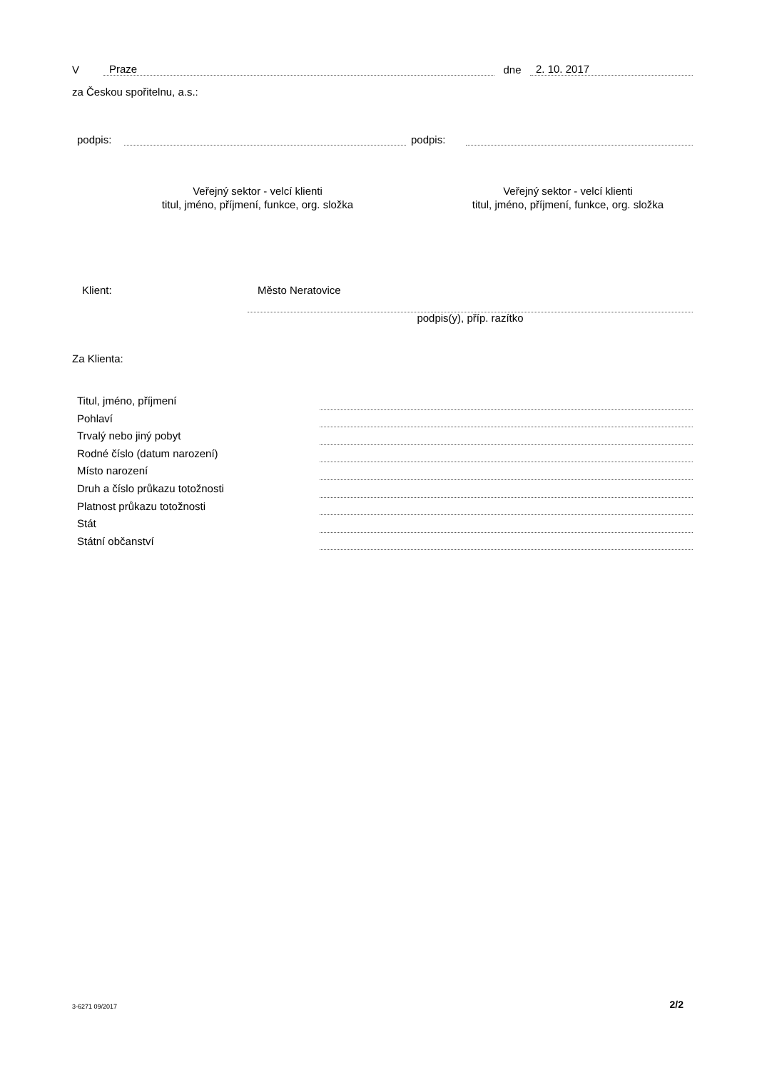V Praze dne 2. 10. 2017
za Českou spořitelnu, a.s.:
podpis: podpis:
Veřejný sektor - velcí klienti
titul, jméno, příjmení, funkce, org. složka
Veřejný sektor - velcí klienti
titul, jméno, příjmení, funkce, org. složka
Klient: Město Neratovice
podpis(y), příp. razítko
Za Klienta:
Titul, jméno, příjmení
Pohlaví
Trvalý nebo jiný pobyt
Rodné číslo (datum narození)
Místo narození
Druh a číslo průkazu totožnosti
Platnost průkazu totožnosti
Stát
Státní občanství
3-6271 09/2017 2/2